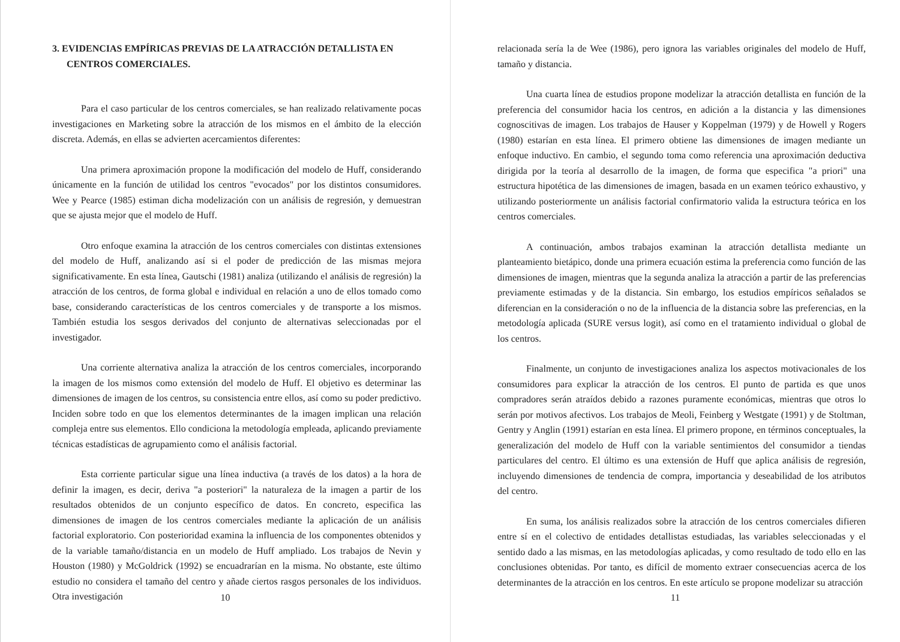3. EVIDENCIAS EMPÍRICAS PREVIAS DE LA ATRACCIÓN DETALLISTA EN CENTROS COMERCIALES.
Para el caso particular de los centros comerciales, se han realizado relativamente pocas investigaciones en Marketing sobre la atracción de los mismos en el ámbito de la elección discreta. Además, en ellas se advierten acercamientos diferentes:
Una primera aproximación propone la modificación del modelo de Huff, considerando únicamente en la función de utilidad los centros "evocados" por los distintos consumidores. Wee y Pearce (1985) estiman dicha modelización con un análisis de regresión, y demuestran que se ajusta mejor que el modelo de Huff.
Otro enfoque examina la atracción de los centros comerciales con distintas extensiones del modelo de Huff, analizando así si el poder de predicción de las mismas mejora significativamente. En esta línea, Gautschi (1981) analiza (utilizando el análisis de regresión) la atracción de los centros, de forma global e individual en relación a uno de ellos tomado como base, considerando características de los centros comerciales y de transporte a los mismos. También estudia los sesgos derivados del conjunto de alternativas seleccionadas por el investigador.
Una corriente alternativa analiza la atracción de los centros comerciales, incorporando la imagen de los mismos como extensión del modelo de Huff. El objetivo es determinar las dimensiones de imagen de los centros, su consistencia entre ellos, así como su poder predictivo. Inciden sobre todo en que los elementos determinantes de la imagen implican una relación compleja entre sus elementos. Ello condiciona la metodología empleada, aplicando previamente técnicas estadísticas de agrupamiento como el análisis factorial.
Esta corriente particular sigue una línea inductiva (a través de los datos) a la hora de definir la imagen, es decir, deriva "a posteriori" la naturaleza de la imagen a partir de los resultados obtenidos de un conjunto específico de datos. En concreto, especifica las dimensiones de imagen de los centros comerciales mediante la aplicación de un análisis factorial exploratorio. Con posterioridad examina la influencia de los componentes obtenidos y de la variable tamaño/distancia en un modelo de Huff ampliado. Los trabajos de Nevin y Houston (1980) y McGoldrick (1992) se encuadrarían en la misma. No obstante, este último estudio no considera el tamaño del centro y añade ciertos rasgos personales de los individuos. Otra investigación
10
relacionada sería la de Wee (1986), pero ignora las variables originales del modelo de Huff, tamaño y distancia.
Una cuarta línea de estudios propone modelizar la atracción detallista en función de la preferencia del consumidor hacia los centros, en adición a la distancia y las dimensiones cognoscitivas de imagen. Los trabajos de Hauser y Koppelman (1979) y de Howell y Rogers (1980) estarían en esta línea. El primero obtiene las dimensiones de imagen mediante un enfoque inductivo. En cambio, el segundo toma como referencia una aproximación deductiva dirigida por la teoría al desarrollo de la imagen, de forma que especifica "a priori" una estructura hipotética de las dimensiones de imagen, basada en un examen teórico exhaustivo, y utilizando posteriormente un análisis factorial confirmatorio valida la estructura teórica en los centros comerciales.
A continuación, ambos trabajos examinan la atracción detallista mediante un planteamiento bietápico, donde una primera ecuación estima la preferencia como función de las dimensiones de imagen, mientras que la segunda analiza la atracción a partir de las preferencias previamente estimadas y de la distancia. Sin embargo, los estudios empíricos señalados se diferencian en la consideración o no de la influencia de la distancia sobre las preferencias, en la metodología aplicada (SURE versus logit), así como en el tratamiento individual o global de los centros.
Finalmente, un conjunto de investigaciones analiza los aspectos motivacionales de los consumidores para explicar la atracción de los centros. El punto de partida es que unos compradores serán atraídos debido a razones puramente económicas, mientras que otros lo serán por motivos afectivos. Los trabajos de Meoli, Feinberg y Westgate (1991) y de Stoltman, Gentry y Anglin (1991) estarían en esta línea. El primero propone, en términos conceptuales, la generalización del modelo de Huff con la variable sentimientos del consumidor a tiendas particulares del centro. El último es una extensión de Huff que aplica análisis de regresión, incluyendo dimensiones de tendencia de compra, importancia y deseabilidad de los atributos del centro.
En suma, los análisis realizados sobre la atracción de los centros comerciales difieren entre sí en el colectivo de entidades detallistas estudiadas, las variables seleccionadas y el sentido dado a las mismas, en las metodologías aplicadas, y como resultado de todo ello en las conclusiones obtenidas. Por tanto, es difícil de momento extraer consecuencias acerca de los determinantes de la atracción en los centros. En este artículo se propone modelizar su atracción
11